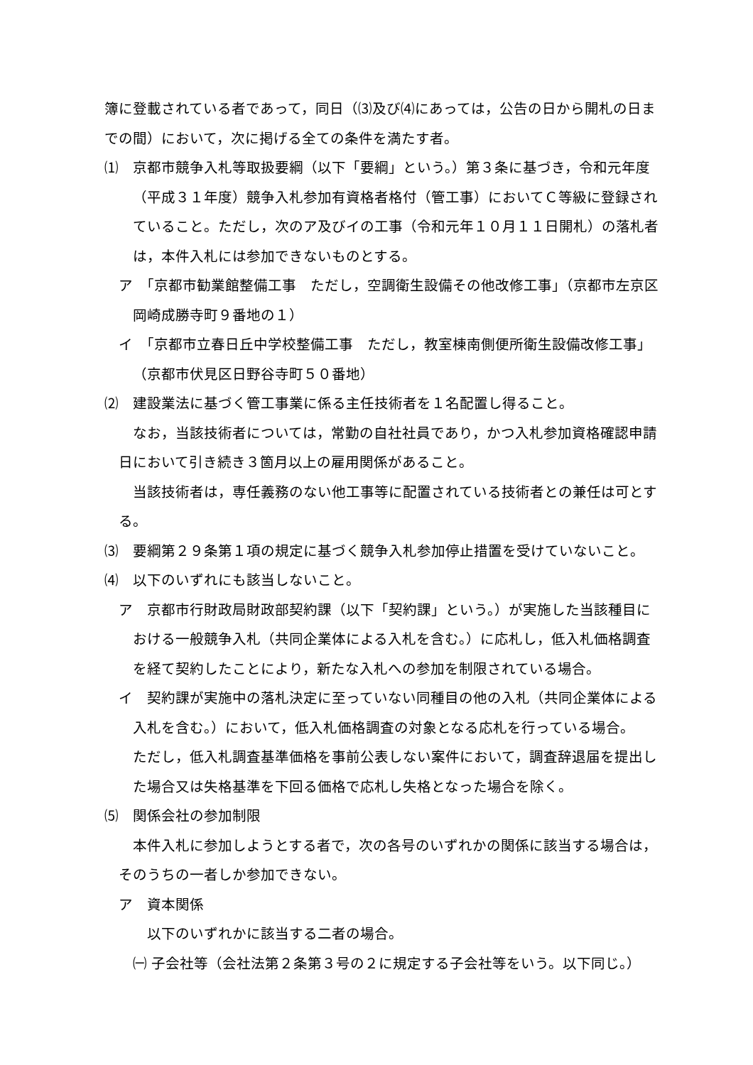簿に登載されている者であって，同日（⑶及び⑷にあっては，公告の日から開札の日までの間）において，次に掲げる全ての条件を満たす者。
⑴　京都市競争入札等取扱要綱（以下「要綱」という。）第３条に基づき，令和元年度（平成３１年度）競争入札参加有資格者格付（管工事）においてＣ等級に登録されていること。ただし，次のア及びイの工事（令和元年１０月１１日開札）の落札者は，本件入札には参加できないものとする。
ア　「京都市勧業館整備工事　ただし，空調衛生設備その他改修工事」（京都市左京区岡崎成勝寺町９番地の１）
イ　「京都市立春日丘中学校整備工事　ただし，教室棟南側便所衛生設備改修工事」（京都市伏見区日野谷寺町５０番地）
⑵　建設業法に基づく管工事業に係る主任技術者を１名配置し得ること。
なお，当該技術者については，常勤の自社社員であり，かつ入札参加資格確認申請日において引き続き３箇月以上の雇用関係があること。
当該技術者は，専任義務のない他工事等に配置されている技術者との兼任は可とする。
⑶　要綱第２９条第１項の規定に基づく競争入札参加停止措置を受けていないこと。
⑷　以下のいずれにも該当しないこと。
ア　京都市行財政局財政部契約課（以下「契約課」という。）が実施した当該種目における一般競争入札（共同企業体による入札を含む。）に応札し，低入札価格調査を経て契約したことにより，新たな入札への参加を制限されている場合。
イ　契約課が実施中の落札決定に至っていない同種目の他の入札（共同企業体による入札を含む。）において，低入札価格調査の対象となる応札を行っている場合。
ただし，低入札調査基準価格を事前公表しない案件において，調査辞退届を提出した場合又は失格基準を下回る価格で応札し失格となった場合を除く。
⑸　関係会社の参加制限
本件入札に参加しようとする者で，次の各号のいずれかの関係に該当する場合は，そのうちの一者しか参加できない。
ア　資本関係
以下のいずれかに該当する二者の場合。
㈠ 子会社等（会社法第２条第３号の２に規定する子会社等をいう。以下同じ。）